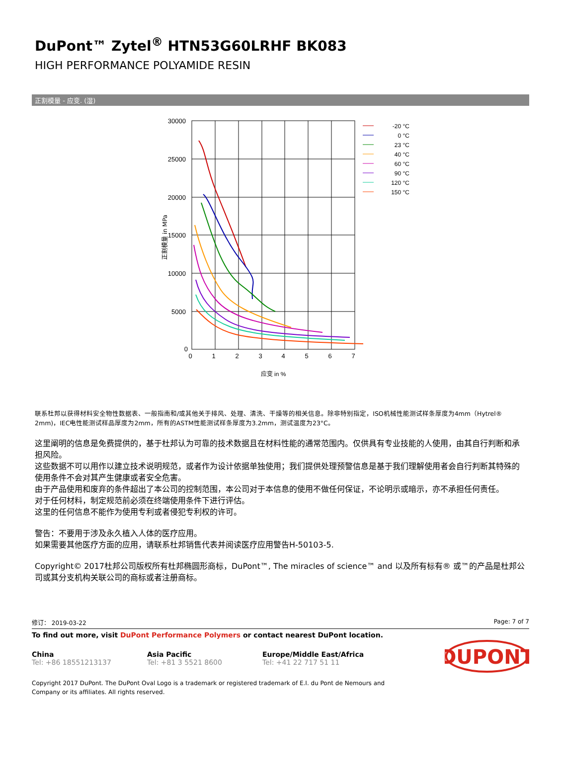DuPont™ Zytel<sup>®</sup> HTN53G60LRHF BK083
HIGH PERFORMANCE POLYAMIDE RESIN
正割模量 - 应变. (湿)
30000
25000
20000
15000
10000
5000
0
0
1
2
3
4
5
6
7
应变 in %
正割模量 in MPa
-20 °C
0 °C
23 °C
40 °C
60 °C
90 °C
120 °C
150 °C
联系杜邦以获得材料安全物性数据表、一般指南和/或其他关于排风、处理、清洗、干燥等的相关信息。除非特别指定，ISO机械性能测试样条厚度为4mm（Hytrel® 2mm)，IEC电性能测试样品厚度为2mm，所有的ASTM性能测试样条厚度为3.2mm，测试温度为23°C。
这里阐明的信息是免费提供的，基于杜邦认为可靠的技术数据且在材料性能的通常范围内。仅供具有专业技能的人使用，由其自行判断和承担风险。
这些数据不可以用作以建立技术说明规范，或者作为设计依据单独使用；我们提供处理预警信息是基于我们理解使用者会自行判断其特殊的使用条件不会对其产生健康或者安全危害。
由于产品使用和废弃的条件超出了本公司的控制范围，本公司对于本信息的使用不做任何保证，不论明示或暗示，亦不承担任何责任。
对于任何材料，制定规范前必须在终端使用条件下进行评估。
这里的任何信息不能作为使用专利或者侵犯专利权的许可。
警告：不要用于涉及永久植入人体的医疗应用。
如果需要其他医疗方面的应用，请联系杜邦销售代表并阅读医疗应用警告H-50103-5.
Copyright© 2017杜邦公司版权所有杜邦椭圆形商标，DuPont™, The miracles of science™ and 以及所有标有® 或™的产品是杜邦公司或其分支机构关联公司的商标或者注册商标。
修订： 2019-03-22 Page: 7 of 7
To find out more, visit DuPont Performance Polymers or contact nearest DuPont location.
China
Tel: +86 18551213137
Asia Pacific
Tel: +81 3 5521 8600
Europe/Middle East/Africa
Tel: +41 22 717 51 11
DUPONT
Copyright 2017 DuPont. The DuPont Oval Logo is a trademark or registered trademark of E.I. du Pont de Nemours and
Company or its affiliates. All rights reserved.